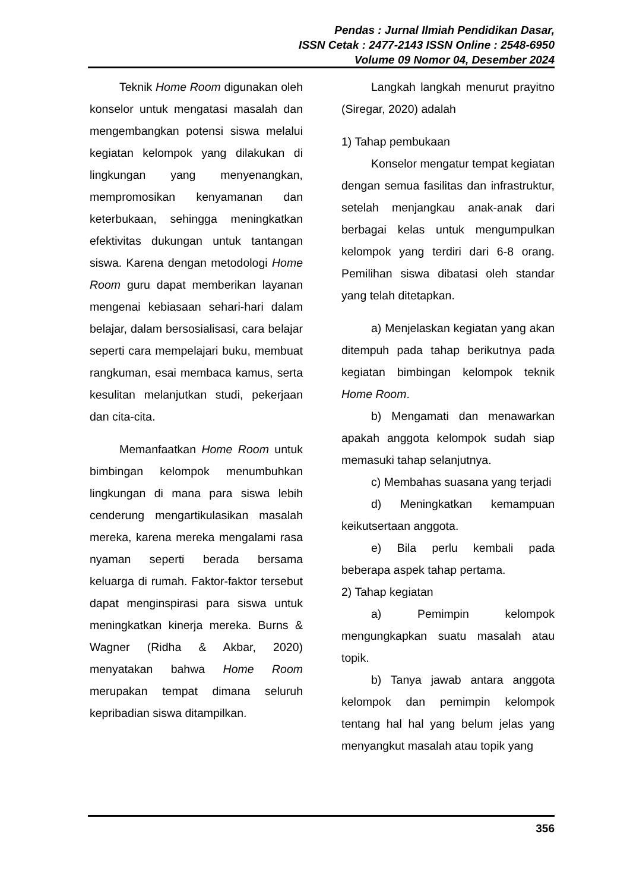Pendas : Jurnal Ilmiah Pendidikan Dasar,
ISSN Cetak : 2477-2143 ISSN Online : 2548-6950
Volume 09 Nomor 04, Desember 2024
Teknik Home Room digunakan oleh konselor untuk mengatasi masalah dan mengembangkan potensi siswa melalui kegiatan kelompok yang dilakukan di lingkungan yang menyenangkan, mempromosikan kenyamanan dan keterbukaan, sehingga meningkatkan efektivitas dukungan untuk tantangan siswa. Karena dengan metodologi Home Room guru dapat memberikan layanan mengenai kebiasaan sehari-hari dalam belajar, dalam bersosialisasi, cara belajar seperti cara mempelajari buku, membuat rangkuman, esai membaca kamus, serta kesulitan melanjutkan studi, pekerjaan dan cita-cita.
Memanfaatkan Home Room untuk bimbingan kelompok menumbuhkan lingkungan di mana para siswa lebih cenderung mengartikulasikan masalah mereka, karena mereka mengalami rasa nyaman seperti berada bersama keluarga di rumah. Faktor-faktor tersebut dapat menginspirasi para siswa untuk meningkatkan kinerja mereka. Burns & Wagner (Ridha & Akbar, 2020) menyatakan bahwa Home Room merupakan tempat dimana seluruh kepribadian siswa ditampilkan.
Langkah langkah menurut prayitno (Siregar, 2020) adalah
1) Tahap pembukaan
Konselor mengatur tempat kegiatan dengan semua fasilitas dan infrastruktur, setelah menjangkau anak-anak dari berbagai kelas untuk mengumpulkan kelompok yang terdiri dari 6-8 orang. Pemilihan siswa dibatasi oleh standar yang telah ditetapkan.
a) Menjelaskan kegiatan yang akan ditempuh pada tahap berikutnya pada kegiatan bimbingan kelompok teknik Home Room.
b) Mengamati dan menawarkan apakah anggota kelompok sudah siap memasuki tahap selanjutnya.
c) Membahas suasana yang terjadi
d) Meningkatkan kemampuan keikutsertaan anggota.
e) Bila perlu kembali pada beberapa aspek tahap pertama.
2) Tahap kegiatan
a) Pemimpin kelompok mengungkapkan suatu masalah atau topik.
b) Tanya jawab antara anggota kelompok dan pemimpin kelompok tentang hal hal yang belum jelas yang menyangkut masalah atau topik yang
356